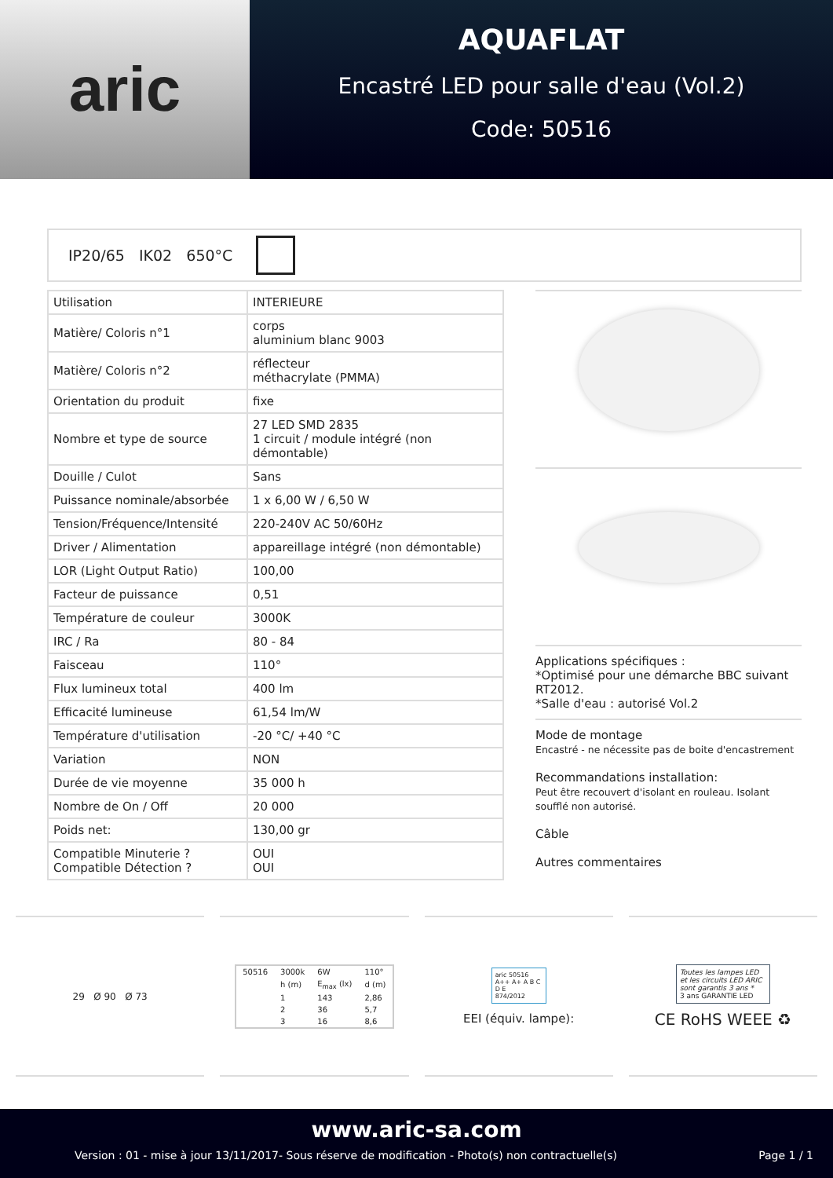aric
AQUAFLAT
Encastré LED pour salle d'eau (Vol.2)
Code: 50516
IP20/65 IK02 650°C
| Utilisation | INTERIEURE |
| Matière/ Coloris n°1 | corps aluminium blanc 9003 |
| Matière/ Coloris n°2 | réflecteur méthacrylate (PMMA) |
| Orientation du produit | fixe |
| Nombre et type de source | 27 LED SMD 2835 1 circuit / module intégré (non démontable) |
| Douille / Culot | Sans |
| Puissance nominale/absorbée | 1 x 6,00 W / 6,50 W |
| Tension/Fréquence/Intensité | 220-240V AC 50/60Hz |
| Driver / Alimentation | appareillage intégré (non démontable) |
| LOR (Light Output Ratio) | 100,00 |
| Facteur de puissance | 0,51 |
| Température de couleur | 3000K |
| IRC / Ra | 80 - 84 |
| Faisceau | 110° |
| Flux lumineux total | 400 lm |
| Efficacité lumineuse | 61,54 lm/W |
| Température d'utilisation | -20 °C/ +40 °C |
| Variation | NON |
| Durée de vie moyenne | 35 000 h |
| Nombre de On / Off | 20 000 |
| Poids net: | 130,00 gr |
| Compatible Minuterie ? Compatible Détection ? | OUI OUI |
Applications spécifiques :
*Optimisé pour une démarche BBC suivant RT2012.
*Salle d'eau : autorisé Vol.2
Mode de montage
Encastré - ne nécessite pas de boite d'encastrement
Recommandations installation:
Peut être recouvert d'isolant en rouleau. Isolant soufflé non autorisé.
Câble
Autres commentaires
29 Ø 90 Ø 73
| 50516 | 3000k | 6W | 110° |
| | h (m) | E<sub>max</sub> (lx) | d (m) |
| | 1 | 143 | 2,86 |
| | 2 | 36 | 5,7 |
| | 3 | 16 | 8,6 |
aric 50516
A++ A+ A B C D E
874/2012
EEI (équiv. lampe):
Toutes les lampes LED et les circuits LED ARIC sont garantis 3 ans *
3 ans GARANTIE LED
CE RoHS WEEE ♻
www.aric-sa.com
Version : 01 - mise à jour 13/11/2017- Sous réserve de modification - Photo(s) non contractuelle(s) Page 1 / 1